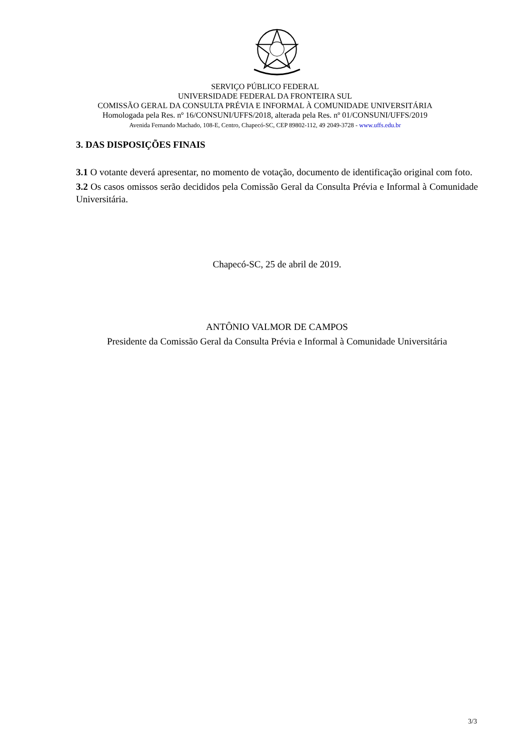SERVIÇO PÚBLICO FEDERAL
UNIVERSIDADE FEDERAL DA FRONTEIRA SUL
COMISSÃO GERAL DA CONSULTA PRÉVIA E INFORMAL À COMUNIDADE UNIVERSITÁRIA
Homologada pela Res. nº 16/CONSUNI/UFFS/2018, alterada pela Res. nº 01/CONSUNI/UFFS/2019
Avenida Fernando Machado, 108-E, Centro, Chapecó-SC, CEP 89802-112, 49 2049-3728 - www.uffs.edu.br
3. DAS DISPOSIÇÕES FINAIS
3.1 O votante deverá apresentar, no momento de votação, documento de identificação original com foto.
3.2 Os casos omissos serão decididos pela Comissão Geral da Consulta Prévia e Informal à Comunidade Universitária.
Chapecó-SC, 25 de abril de 2019.
ANTÔNIO VALMOR DE CAMPOS
Presidente da Comissão Geral da Consulta Prévia e Informal à Comunidade Universitária
3/3